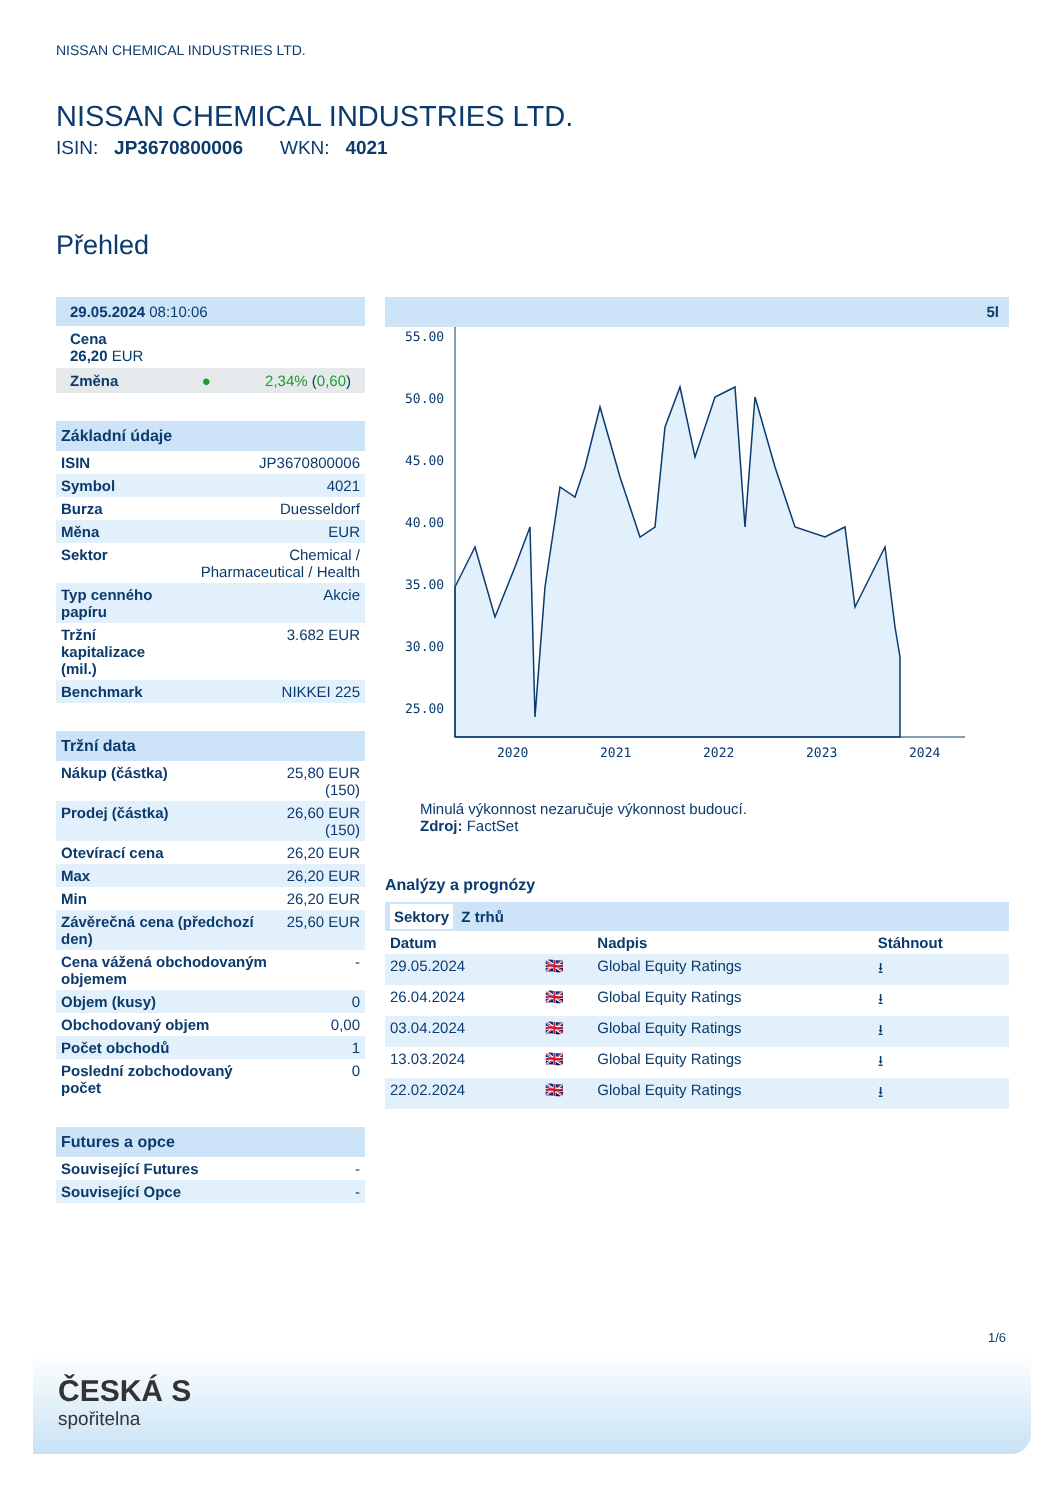NISSAN CHEMICAL INDUSTRIES LTD.
NISSAN CHEMICAL INDUSTRIES LTD.
ISIN: JP3670800006 WKN: 4021
Přehled
29.05.2024 08:10:06
Cena
26,20 EUR
Změna ● 2,34% (0,60)
Základní údaje
| ISIN | JP3670800006 |
| Symbol | 4021 |
| Burza | Duesseldorf |
| Měna | EUR |
| Sektor | Chemical / Pharmaceutical / Health |
| Typ cenného papíru | Akcie |
| Tržní kapitalizace (mil.) | 3.682 EUR |
| Benchmark | NIKKEI 225 |
Tržní data
| Nákup (částka) | 25,80 EUR (150) |
| Prodej (částka) | 26,60 EUR (150) |
| Otevírací cena | 26,20 EUR |
| Max | 26,20 EUR |
| Min | 26,20 EUR |
| Závěrečná cena (předchozí den) | 25,60 EUR |
| Cena vážená obchodovaným objemem | - |
| Objem (kusy) | 0 |
| Obchodovaný objem | 0,00 |
| Počet obchodů | 1 |
| Poslední zobchodovaný počet | 0 |
Futures a opce
| Související Futures | - |
| Související Opce | - |
5l
55.00
50.00
45.00
40.00
35.00
30.00
25.00
2020
2021
2022
2023
2024
Minulá výkonnost nezaručuje výkonnost budoucí.
Zdroj: FactSet
Analýzy a prognózy
Sektory Z trhů
| Datum | | Nadpis | Stáhnout |
| --- | --- | --- | --- |
| 29.05.2024 | 🇬🇧 | Global Equity Ratings | ⭳ |
| 26.04.2024 | 🇬🇧 | Global Equity Ratings | ⭳ |
| 03.04.2024 | 🇬🇧 | Global Equity Ratings | ⭳ |
| 13.03.2024 | 🇬🇧 | Global Equity Ratings | ⭳ |
| 22.02.2024 | 🇬🇧 | Global Equity Ratings | ⭳ |
1/6
ČESKÁ S
spořitelna